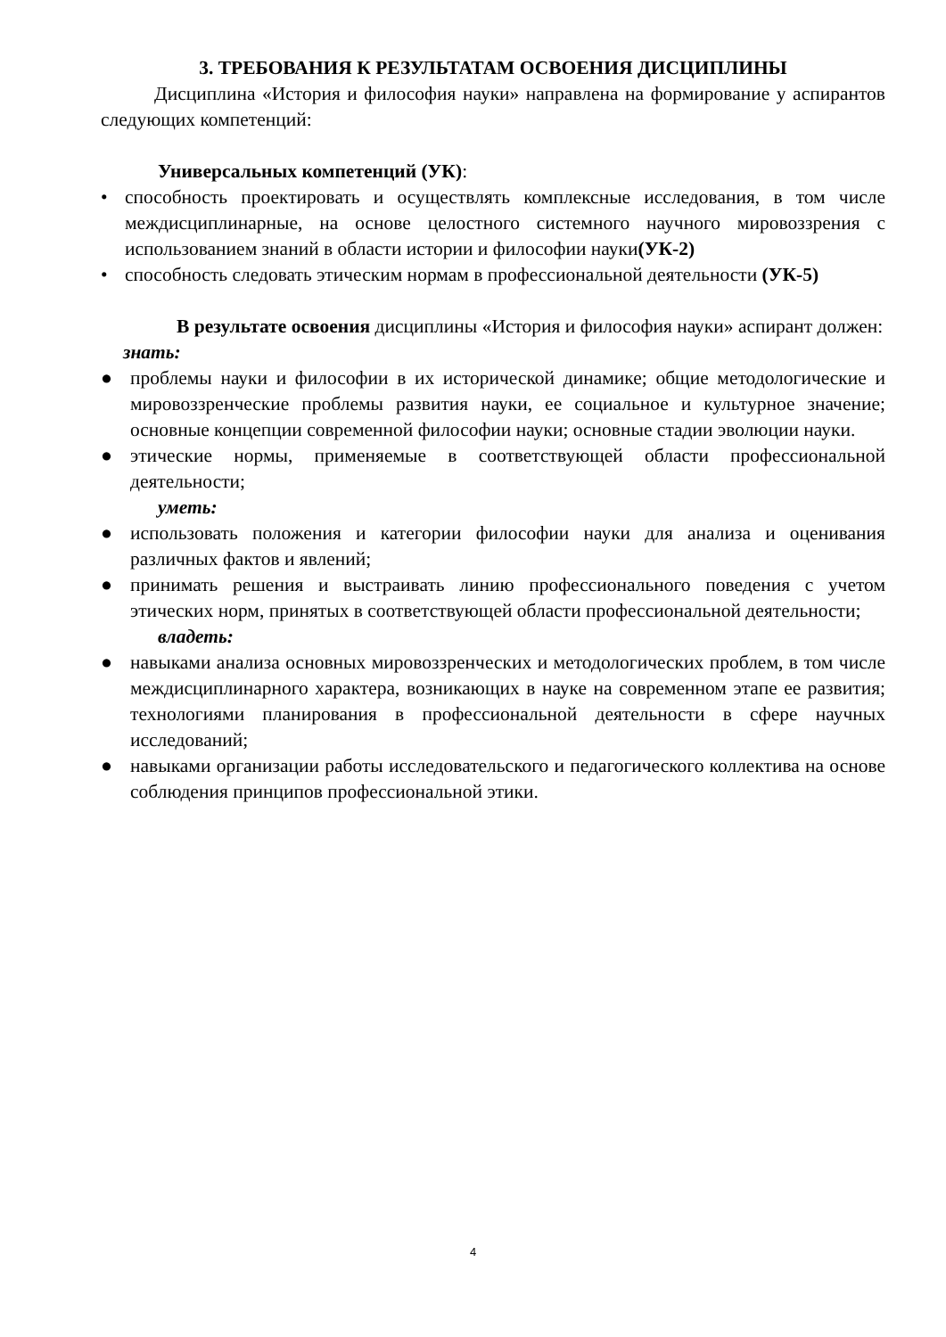3. ТРЕБОВАНИЯ К РЕЗУЛЬТАТАМ ОСВОЕНИЯ ДИСЦИПЛИНЫ
Дисциплина «История и философия науки» направлена на формирование у аспирантов следующих компетенций:
Универсальных компетенций (УК):
• способность проектировать и осуществлять комплексные исследования, в том числе междисциплинарные, на основе целостного системного научного мировоззрения с использованием знаний в области истории и философии науки(УК-2)
• способность следовать этическим нормам в профессиональной деятельности (УК-5)
В результате освоения дисциплины «История и философия науки» аспирант должен:
знать:
● проблемы науки и философии в их исторической динамике; общие методологические и мировоззренческие проблемы развития науки, ее социальное и культурное значение; основные концепции современной философии науки; основные стадии эволюции науки.
● этические нормы, применяемые в соответствующей области профессиональной деятельности;
уметь:
● использовать положения и категории философии науки для анализа и оценивания различных фактов и явлений;
● принимать решения и выстраивать линию профессионального поведения с учетом этических норм, принятых в соответствующей области профессиональной деятельности;
владеть:
● навыками анализа основных мировоззренческих и методологических проблем, в том числе междисциплинарного характера, возникающих в науке на современном этапе ее развития; технологиями планирования в профессиональной деятельности в сфере научных исследований;
● навыками организации работы исследовательского и педагогического коллектива на основе соблюдения принципов профессиональной этики.
4